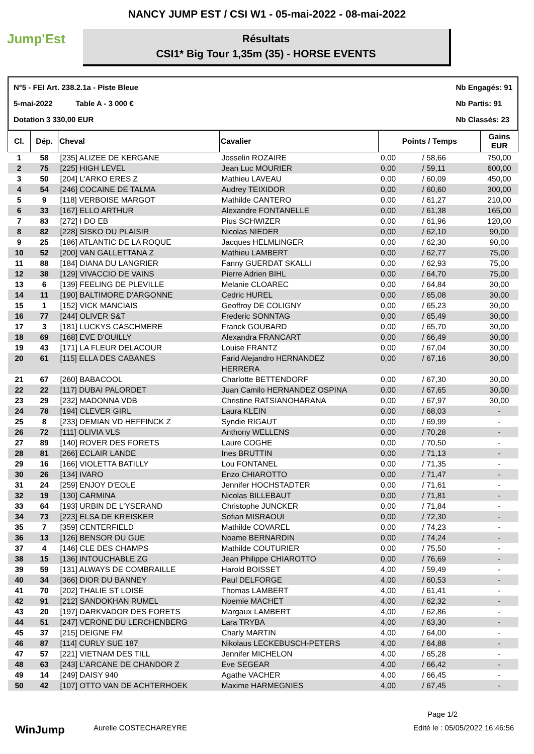NANCY JUMP EST / CSI W1 - 05-mai-2022 - 08-mai-2022
Jump'Est
Résultats
CSI1* Big Tour 1,35m (35) - HORSE EVENTS
N°5 - FEI Art. 238.2.1a - Piste Bleue
5-mai-2022 Table A - 3 000 €
Dotation 3 330,00 EUR
Nb Engagés: 91
Nb Partis: 91
Nb Classés: 23
| Cl. | Dép. | Cheval | Cavalier | Points / Temps | | Gains EUR |
| --- | --- | --- | --- | --- | --- | --- |
| 1 | 58 | [235] ALIZEE DE KERGANE | Josselin ROZAIRE | 0,00 | / 58,66 | 750,00 |
| 2 | 75 | [225] HIGH LEVEL | Jean Luc MOURIER | 0,00 | / 59,11 | 600,00 |
| 3 | 50 | [204] L'ARKO ERES Z | Mathieu LAVEAU | 0,00 | / 60,09 | 450,00 |
| 4 | 54 | [246] COCAINE DE TALMA | Audrey TEIXIDOR | 0,00 | / 60,60 | 300,00 |
| 5 | 9 | [118] VERBOISE MARGOT | Mathilde CANTERO | 0,00 | / 61,27 | 210,00 |
| 6 | 33 | [167] ELLO ARTHUR | Alexandre FONTANELLE | 0,00 | / 61,38 | 165,00 |
| 7 | 83 | [272] I DO EB | Pius SCHWIZER | 0,00 | / 61,96 | 120,00 |
| 8 | 82 | [228] SISKO DU PLAISIR | Nicolas NIEDER | 0,00 | / 62,10 | 90,00 |
| 9 | 25 | [186] ATLANTIC DE LA ROQUE | Jacques HELMLINGER | 0,00 | / 62,30 | 90,00 |
| 10 | 52 | [200] VAN GALLETTANA Z | Mathieu LAMBERT | 0,00 | / 62,77 | 75,00 |
| 11 | 88 | [184] DIANA DU LANGRIER | Fanny GUERDAT SKALLI | 0,00 | / 62,93 | 75,00 |
| 12 | 38 | [129] VIVACCIO DE VAINS | Pierre Adrien BIHL | 0,00 | / 64,70 | 75,00 |
| 13 | 6 | [139] FEELING DE PLEVILLE | Melanie CLOAREC | 0,00 | / 64,84 | 30,00 |
| 14 | 11 | [190] BALTIMORE D'ARGONNE | Cedric HUREL | 0,00 | / 65,08 | 30,00 |
| 15 | 1 | [152] VICK MANCIAIS | Geoffroy DE COLIGNY | 0,00 | / 65,23 | 30,00 |
| 16 | 77 | [244] OLIVER S&T | Frederic SONNTAG | 0,00 | / 65,49 | 30,00 |
| 17 | 3 | [181] LUCKYS CASCHMERE | Franck GOUBARD | 0,00 | / 65,70 | 30,00 |
| 18 | 69 | [168] EVE D'OUILLY | Alexandra FRANCART | 0,00 | / 66,49 | 30,00 |
| 19 | 43 | [171] LA FLEUR DELACOUR | Louise FRANTZ | 0,00 | / 67,04 | 30,00 |
| 20 | 61 | [115] ELLA DES CABANES | Farid Alejandro HERNANDEZ HERRERA | 0,00 | / 67,16 | 30,00 |
| 21 | 67 | [260] BABACOOL | Charlotte BETTENDORF | 0,00 | / 67,30 | 30,00 |
| 22 | 22 | [117] DUBAI PALORDET | Juan Camilo HERNANDEZ OSPINA | 0,00 | / 67,65 | 30,00 |
| 23 | 29 | [232] MADONNA VDB | Christine RATSIANOHARANA | 0,00 | / 67,97 | 30,00 |
| 24 | 78 | [194] CLEVER GIRL | Laura KLEIN | 0,00 | / 68,03 | - |
| 25 | 8 | [233] DEMIAN VD HEFFINCK Z | Syndie RIGAUT | 0,00 | / 69,99 | - |
| 26 | 72 | [111] OLIVIA VLS | Anthony WELLENS | 0,00 | / 70,28 | - |
| 27 | 89 | [140] ROVER DES FORETS | Laure COGHE | 0,00 | / 70,50 | - |
| 28 | 81 | [266] ECLAIR LANDE | Ines BRUTTIN | 0,00 | / 71,13 | - |
| 29 | 16 | [166] VIOLETTA BATILLY | Lou FONTANEL | 0,00 | / 71,35 | - |
| 30 | 26 | [134] IVARO | Enzo CHIAROTTO | 0,00 | / 71,47 | - |
| 31 | 24 | [259] ENJOY D'EOLE | Jennifer HOCHSTADTER | 0,00 | / 71,61 | - |
| 32 | 19 | [130] CARMINA | Nicolas BILLEBAUT | 0,00 | / 71,81 | - |
| 33 | 64 | [193] URBIN DE L'YSERAND | Christophe JUNCKER | 0,00 | / 71,84 | - |
| 34 | 73 | [223] ELSA DE KREISKER | Sofian MISRAOUI | 0,00 | / 72,30 | - |
| 35 | 7 | [359] CENTERFIELD | Mathilde COVAREL | 0,00 | / 74,23 | - |
| 36 | 13 | [126] BENSOR DU GUE | Noame BERNARDIN | 0,00 | / 74,24 | - |
| 37 | 4 | [146] CLE DES CHAMPS | Mathilde COUTURIER | 0,00 | / 75,50 | - |
| 38 | 15 | [136] INTOUCHABLE ZG | Jean Philippe CHIAROTTO | 0,00 | / 76,69 | - |
| 39 | 59 | [131] ALWAYS DE COMBRAILLE | Harold BOISSET | 4,00 | / 59,49 | - |
| 40 | 34 | [366] DIOR DU BANNEY | Paul DELFORGE | 4,00 | / 60,53 | - |
| 41 | 70 | [202] THALIE ST LOISE | Thomas LAMBERT | 4,00 | / 61,41 | - |
| 42 | 91 | [212] SANDOKHAN RUMEL | Noemie MACHET | 4,00 | / 62,32 | - |
| 43 | 20 | [197] DARKVADOR DES FORETS | Margaux LAMBERT | 4,00 | / 62,86 | - |
| 44 | 51 | [247] VERONE DU LERCHENBERG | Lara TRYBA | 4,00 | / 63,30 | - |
| 45 | 37 | [215] DEIGNE FM | Charly MARTIN | 4,00 | / 64,00 | - |
| 46 | 87 | [114] CURLY SUE 187 | Nikolaus LECKEBUSCH-PETERS | 4,00 | / 64,88 | - |
| 47 | 57 | [221] VIETNAM DES TILL | Jennifer MICHELON | 4,00 | / 65,28 | - |
| 48 | 63 | [243] L'ARCANE DE CHANDOR Z | Eve SEGEAR | 4,00 | / 66,42 | - |
| 49 | 14 | [249] DAISY 940 | Agathe VACHER | 4,00 | / 66,45 | - |
| 50 | 42 | [107] OTTO VAN DE ACHTERHOEK | Maxime HARMEGNIES | 4,00 | / 67,45 | - |
Page 1/2
WinJump
Aurelie COSTECHAREYRE Edité le : 05/05/2022 16:46:56